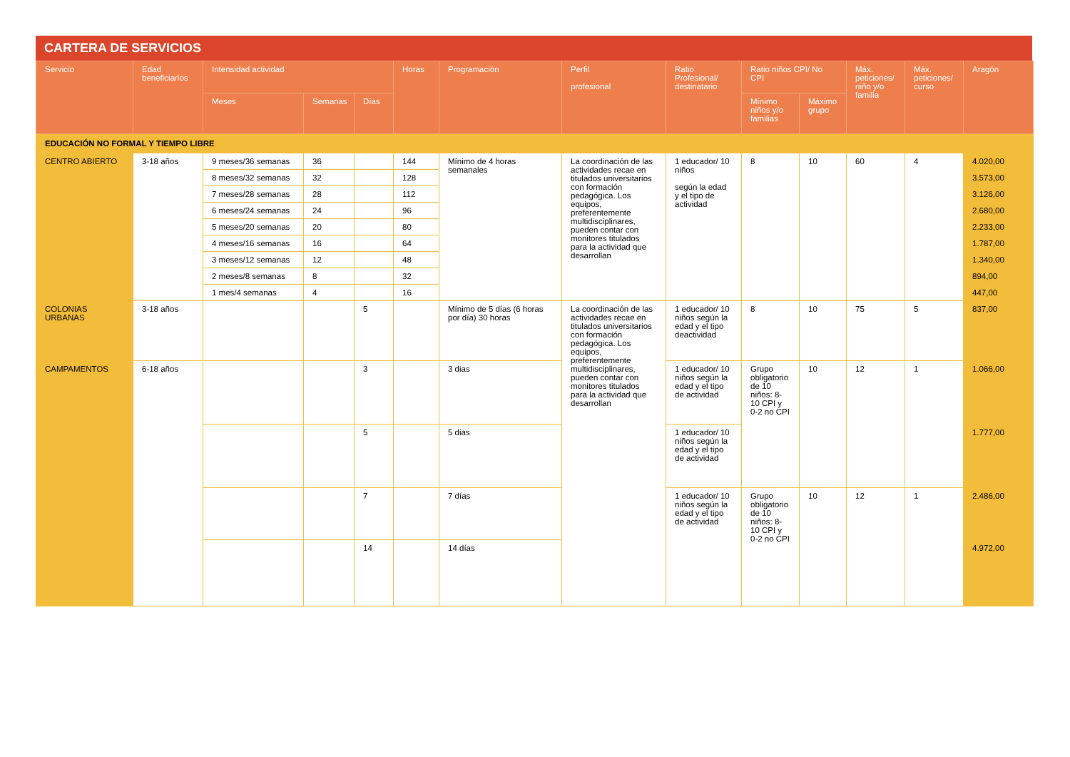CARTERA DE SERVICIOS
| Servicio | Edad beneficiarios | Intensidad actividad | | | Horas | Programación | Perfil profesional | Ratio Profesional/ destinatario | Ratio niños CPI/ No CPI | | Máx. peticiones/ niño y/o familia | Máx. peticiones/ curso | Aragón |
| --- | --- | --- | --- | --- | --- | --- | --- | --- | --- | --- | --- | --- | --- |
| | | Meses | Semanas | Días | | | | | Mínimo niños y/o familias | Máximo grupo | | | |
| EDUCACIÓN NO FORMAL Y TIEMPO LIBRE | | | | | | | | | | | | | |
| CENTRO ABIERTO | 3-18 años | 9 meses/36 semanas | 36 | | 144 | Mínimo de 4 horas semanales | La coordinación de las actividades recae en titulados universitarios con formación pedagógica. Los equipos, preferentemente multidisciplinares, pueden contar con monitores titulados para la actividad que desarrollan | 1 educador/ 10 niños según la edad y el tipo de actividad | 8 | 10 | 60 | 4 | 4.020,00 |
| | | 8 meses/32 semanas | 32 | | 128 | | | | | | | | 3.573,00 |
| | | 7 meses/28 semanas | 28 | | 112 | | | | | | | | 3.126,00 |
| | | 6 meses/24 semanas | 24 | | 96 | | | | | | | | 2.680,00 |
| | | 5 meses/20 semanas | 20 | | 80 | | | | | | | | 2.233,00 |
| | | 4 meses/16 semanas | 16 | | 64 | | | | | | | | 1.787,00 |
| | | 3 meses/12 semanas | 12 | | 48 | | | | | | | | 1.340,00 |
| | | 2 meses/8 semanas | 8 | | 32 | | | | | | | | 894,00 |
| | | 1 mes/4 semanas | 4 | | 16 | | | | | | | | 447,00 |
| COLONIAS URBANAS | 3-18 años | | | 5 | | Mínimo de 5 días (6 horas por día) 30 horas | La coordinación de las actividades recae en titulados universitarios con formación pedagógica. Los equipos, preferentemente multidisciplinares, pueden contar con monitores titulados para la actividad que desarrollan | 1 educador/ 10 niños según la edad y el tipo deactividad | 8 | 10 | 75 | 5 | 837,00 |
| CAMPAMENTOS | 6-18 años | | | 3 | | 3 dias | | 1 educador/ 10 niños según la edad y el tipo de actividad | Grupo obligatorio de 10 niños: 8-10 CPI y 0-2 no CPI | 10 | 12 | 1 | 1.066,00 |
| | | | | 5 | | 5 dias | | 1 educador/ 10 niños según la edad y el tipo de actividad | | | | | 1.777,00 |
| | | | | 7 | | 7 días | | 1 educador/ 10 niños según la edad y el tipo de actividad | Grupo obligatorio de 10 niños: 8-10 CPI y 0-2 no CPI | 10 | 12 | 1 | 2.486,00 |
| | | | | 14 | | 14 días | | | | | | | 4.972,00 |